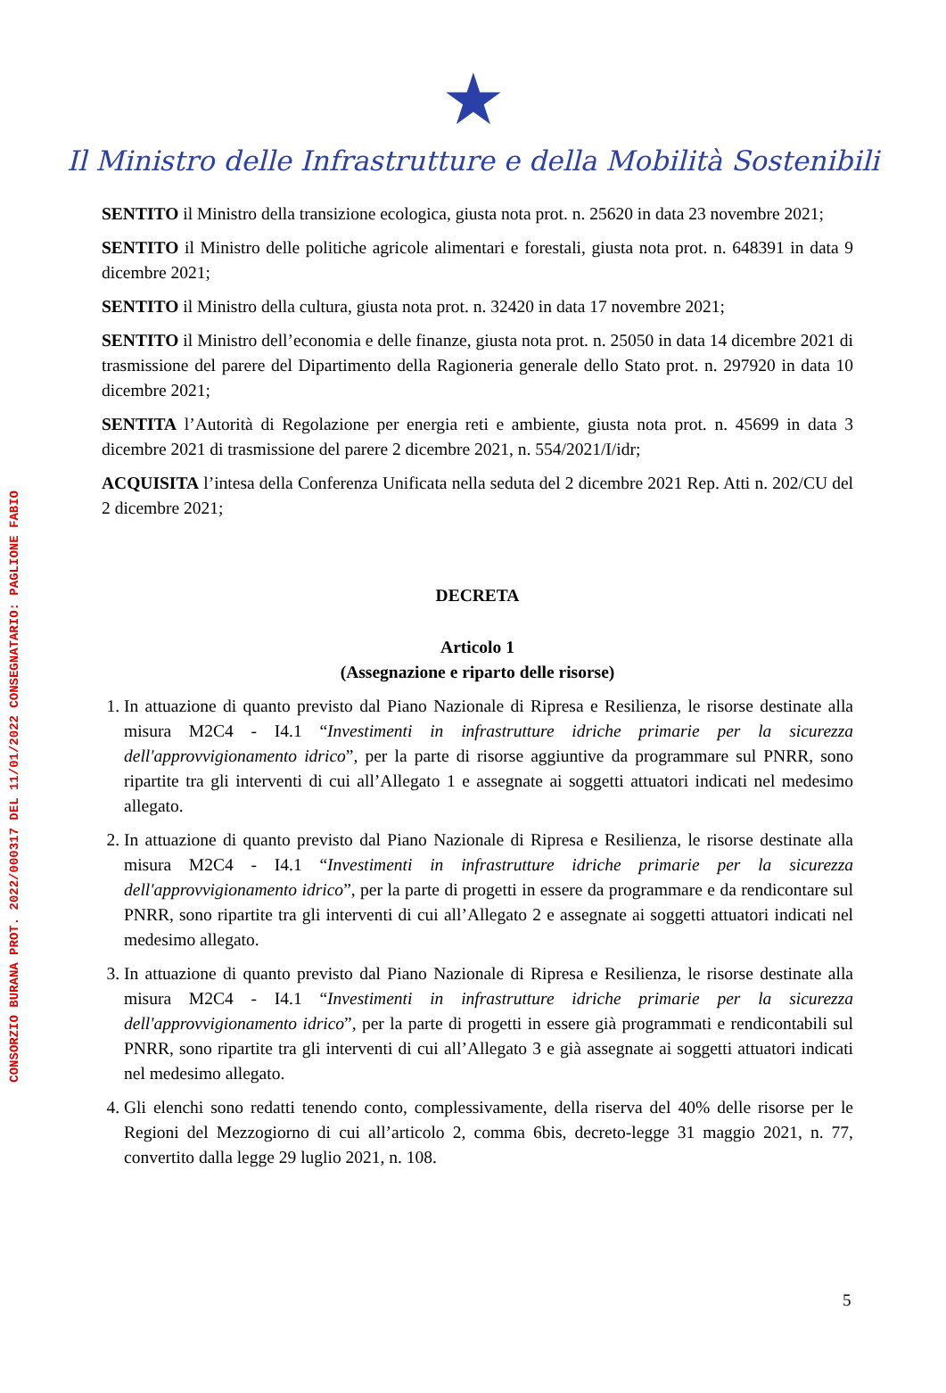CONSORZIO BURANA PROT. 2022/000317 DEL 11/01/2022 CONSEGNATARIO: PAGLIONE FABIO
★
Il Ministro delle Infrastrutture e della Mobilità Sostenibili
SENTITO il Ministro della transizione ecologica, giusta nota prot. n. 25620 in data 23 novembre 2021;
SENTITO il Ministro delle politiche agricole alimentari e forestali, giusta nota prot. n. 648391 in data 9 dicembre 2021;
SENTITO il Ministro della cultura, giusta nota prot. n. 32420 in data 17 novembre 2021;
SENTITO il Ministro dell’economia e delle finanze, giusta nota prot. n. 25050 in data 14 dicembre 2021 di trasmissione del parere del Dipartimento della Ragioneria generale dello Stato prot. n. 297920 in data 10 dicembre 2021;
SENTITA l’Autorità di Regolazione per energia reti e ambiente, giusta nota prot. n. 45699 in data 3 dicembre 2021 di trasmissione del parere 2 dicembre 2021, n. 554/2021/I/idr;
ACQUISITA l’intesa della Conferenza Unificata nella seduta del 2 dicembre 2021 Rep. Atti n. 202/CU del 2 dicembre 2021;
DECRETA
Articolo 1
(Assegnazione e riparto delle risorse)
1. In attuazione di quanto previsto dal Piano Nazionale di Ripresa e Resilienza, le risorse destinate alla misura M2C4 - I4.1 “Investimenti in infrastrutture idriche primarie per la sicurezza dell'approvvigionamento idrico”, per la parte di risorse aggiuntive da programmare sul PNRR, sono ripartite tra gli interventi di cui all’Allegato 1 e assegnate ai soggetti attuatori indicati nel medesimo allegato.
2. In attuazione di quanto previsto dal Piano Nazionale di Ripresa e Resilienza, le risorse destinate alla misura M2C4 - I4.1 “Investimenti in infrastrutture idriche primarie per la sicurezza dell'approvvigionamento idrico”, per la parte di progetti in essere da programmare e da rendicontare sul PNRR, sono ripartite tra gli interventi di cui all’Allegato 2 e assegnate ai soggetti attuatori indicati nel medesimo allegato.
3. In attuazione di quanto previsto dal Piano Nazionale di Ripresa e Resilienza, le risorse destinate alla misura M2C4 - I4.1 “Investimenti in infrastrutture idriche primarie per la sicurezza dell'approvvigionamento idrico”, per la parte di progetti in essere già programmati e rendicontabili sul PNRR, sono ripartite tra gli interventi di cui all’Allegato 3 e già assegnate ai soggetti attuatori indicati nel medesimo allegato.
4. Gli elenchi sono redatti tenendo conto, complessivamente, della riserva del 40% delle risorse per le Regioni del Mezzogiorno di cui all’articolo 2, comma 6bis, decreto-legge 31 maggio 2021, n. 77, convertito dalla legge 29 luglio 2021, n. 108.
5